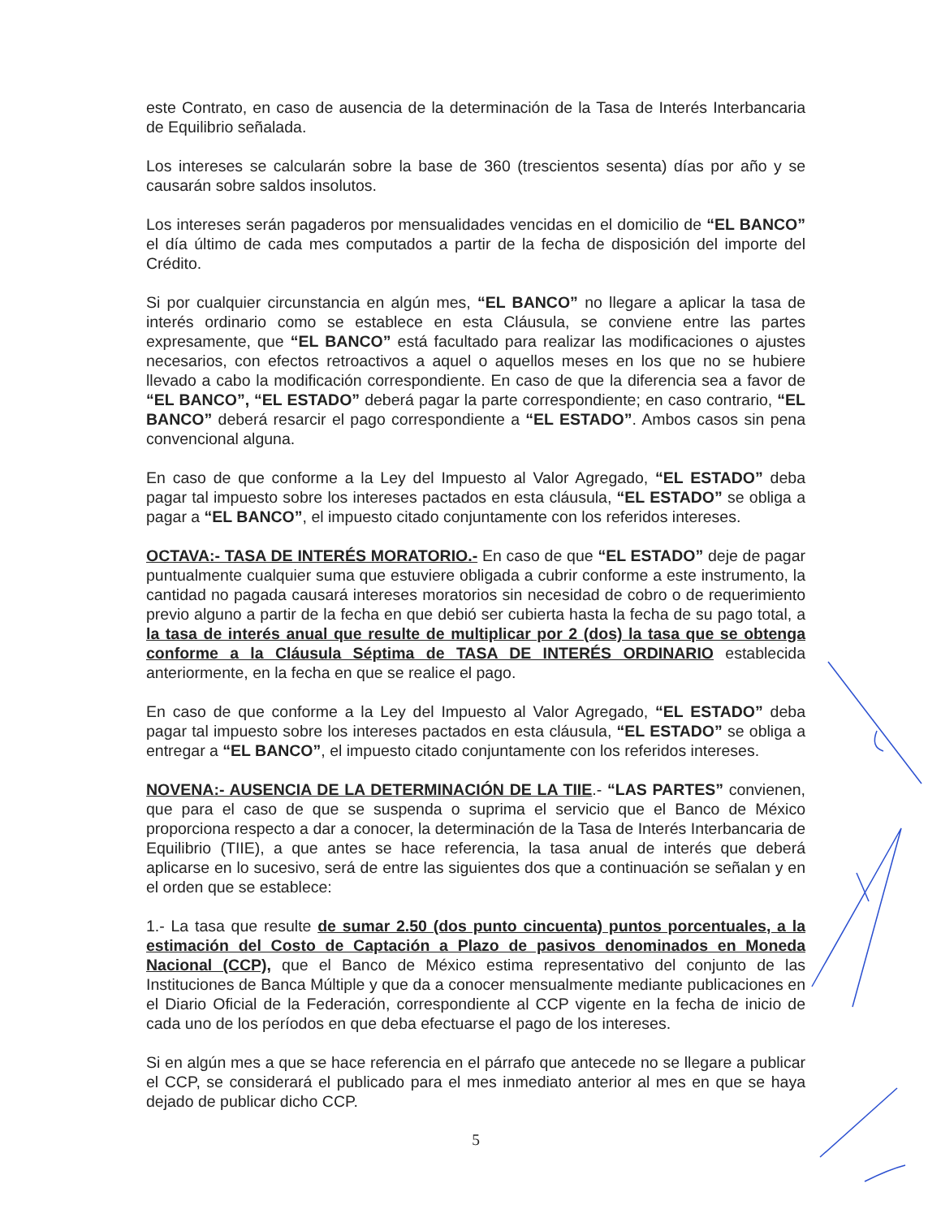este Contrato, en caso de ausencia de la determinación de la Tasa de Interés Interbancaria de Equilibrio señalada.
Los intereses se calcularán sobre la base de 360 (trescientos sesenta) días por año y se causarán sobre saldos insolutos.
Los intereses serán pagaderos por mensualidades vencidas en el domicilio de “EL BANCO” el día último de cada mes computados a partir de la fecha de disposición del importe del Crédito.
Si por cualquier circunstancia en algún mes, “EL BANCO” no llegare a aplicar la tasa de interés ordinario como se establece en esta Cláusula, se conviene entre las partes expresamente, que “EL BANCO” está facultado para realizar las modificaciones o ajustes necesarios, con efectos retroactivos a aquel o aquellos meses en los que no se hubiere llevado a cabo la modificación correspondiente. En caso de que la diferencia sea a favor de “EL BANCO”, “EL ESTADO” deberá pagar la parte correspondiente; en caso contrario, “EL BANCO” deberá resarcir el pago correspondiente a “EL ESTADO”. Ambos casos sin pena convencional alguna.
En caso de que conforme a la Ley del Impuesto al Valor Agregado, “EL ESTADO” deba pagar tal impuesto sobre los intereses pactados en esta cláusula, “EL ESTADO” se obliga a pagar a “EL BANCO”, el impuesto citado conjuntamente con los referidos intereses.
OCTAVA:- TASA DE INTERÉS MORATORIO.- En caso de que “EL ESTADO” deje de pagar puntualmente cualquier suma que estuviere obligada a cubrir conforme a este instrumento, la cantidad no pagada causará intereses moratorios sin necesidad de cobro o de requerimiento previo alguno a partir de la fecha en que debió ser cubierta hasta la fecha de su pago total, a la tasa de interés anual que resulte de multiplicar por 2 (dos) la tasa que se obtenga conforme a la Cláusula Séptima de TASA DE INTERÉS ORDINARIO establecida anteriormente, en la fecha en que se realice el pago.
En caso de que conforme a la Ley del Impuesto al Valor Agregado, “EL ESTADO” deba pagar tal impuesto sobre los intereses pactados en esta cláusula, “EL ESTADO” se obliga a entregar a “EL BANCO”, el impuesto citado conjuntamente con los referidos intereses.
NOVENA:- AUSENCIA DE LA DETERMINACIÓN DE LA TIIE.- “LAS PARTES” convienen, que para el caso de que se suspenda o suprima el servicio que el Banco de México proporciona respecto a dar a conocer, la determinación de la Tasa de Interés Interbancaria de Equilibrio (TIIE), a que antes se hace referencia, la tasa anual de interés que deberá aplicarse en lo sucesivo, será de entre las siguientes dos que a continuación se señalan y en el orden que se establece:
1.- La tasa que resulte de sumar 2.50 (dos punto cincuenta) puntos porcentuales, a la estimación del Costo de Captación a Plazo de pasivos denominados en Moneda Nacional (CCP), que el Banco de México estima representativo del conjunto de las Instituciones de Banca Múltiple y que da a conocer mensualmente mediante publicaciones en el Diario Oficial de la Federación, correspondiente al CCP vigente en la fecha de inicio de cada uno de los períodos en que deba efectuarse el pago de los intereses.
Si en algún mes a que se hace referencia en el párrafo que antecede no se llegare a publicar el CCP, se considerará el publicado para el mes inmediato anterior al mes en que se haya dejado de publicar dicho CCP.
5